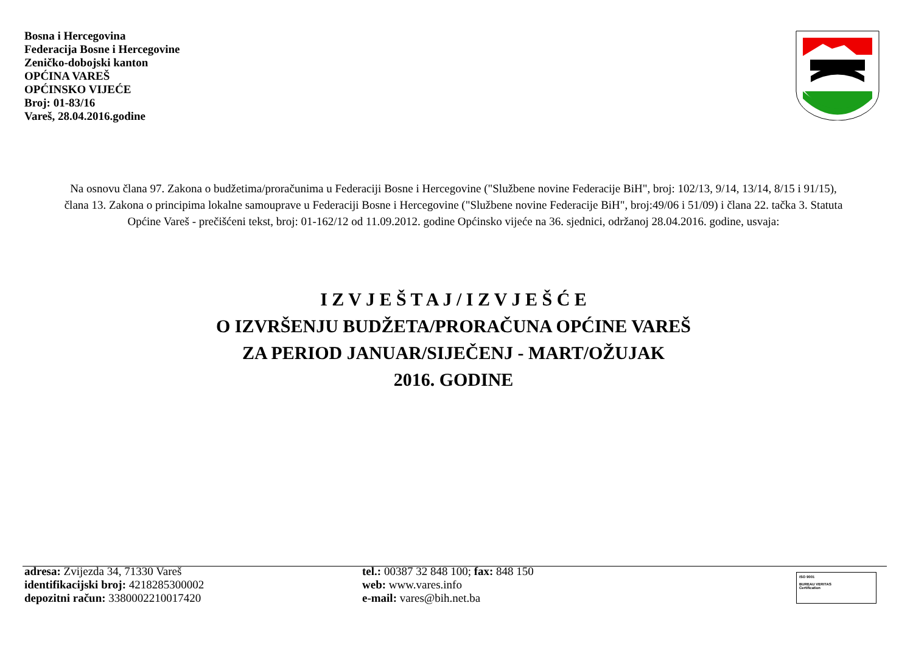Bosna i Hercegovina
Federacija Bosne i Hercegovine
Zeničko-dobojski kanton
OPĆINA VAREŠ
OPĆINSKO VIJEĆE
Broj: 01-83/16
Vareš, 28.04.2016.godine
Na osnovu člana 97. Zakona o budžetima/proračunima u Federaciji Bosne i Hercegovine ("Službene novine Federacije BiH", broj: 102/13, 9/14, 13/14, 8/15 i 91/15), člana 13. Zakona o principima lokalne samouprave u Federaciji Bosne i Hercegovine ("Službene novine Federacije BiH", broj:49/06 i 51/09) i člana 22. tačka 3. Statuta Općine Vareš - prečišćeni tekst, broj: 01-162/12 od 11.09.2012. godine Općinsko vijeće na 36. sjednici, održanoj 28.04.2016. godine, usvaja:
I Z V J E Š T A J / I Z V J E Š Ć E
O IZVRŠENJU BUDŽETA/PRORAČUNA OPĆINE VAREŠ
ZA PERIOD JANUAR/SIJEČENJ - MART/OŽUJAK
2016. GODINE
adresa: Zvijezda 34, 71330 Vareš
identifikacijski broj: 4218285300002
depozitni račun: 3380002210017420
tel.: 00387 32 848 100; fax: 848 150
web: www.vares.info
e-mail: vares@bih.net.ba
ISO 9001
BUREAU VERITAS
Certification